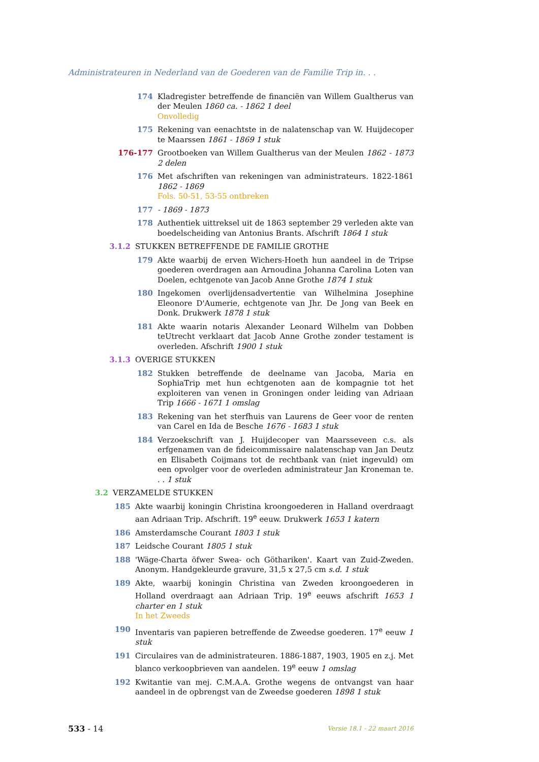Administrateuren in Nederland van de Goederen van de Familie Trip in. . .
174 Kladregister betreffende de financiën van Willem Gualtherus van der Meulen 1860 ca. - 1862 1 deel
Onvolledig
175 Rekening van eenachtste in de nalatenschap van W. Huijdecoper te Maarssen 1861 - 1869 1 stuk
176-177 Grootboeken van Willem Gualtherus van der Meulen 1862 - 1873 2 delen
176 Met afschriften van rekeningen van administrateurs. 1822-1861 1862 - 1869
Fols. 50-51, 53-55 ontbreken
177 - 1869 - 1873
178 Authentiek uittreksel uit de 1863 september 29 verleden akte van boedelscheiding van Antonius Brants. Afschrift 1864 1 stuk
3.1.2 STUKKEN BETREFFENDE DE FAMILIE GROTHE
179 Akte waarbij de erven Wichers-Hoeth hun aandeel in de Tripse goederen overdragen aan Arnoudina Johanna Carolina Loten van Doelen, echtgenote van Jacob Anne Grothe 1874 1 stuk
180 Ingekomen overlijdensadvertentie van Wilhelmina Josephine Eleonore D'Aumerie, echtgenote van Jhr. De Jong van Beek en Donk. Drukwerk 1878 1 stuk
181 Akte waarin notaris Alexander Leonard Wilhelm van Dobben teUtrecht verklaart dat Jacob Anne Grothe zonder testament is overleden. Afschrift 1900 1 stuk
3.1.3 OVERIGE STUKKEN
182 Stukken betreffende de deelname van Jacoba, Maria en SophiaTrip met hun echtgenoten aan de kompagnie tot het exploiteren van venen in Groningen onder leiding van Adriaan Trip 1666 - 1671 1 omslag
183 Rekening van het sterfhuis van Laurens de Geer voor de renten van Carel en Ida de Besche 1676 - 1683 1 stuk
184 Verzoekschrift van J. Huijdecoper van Maarsseveen c.s. als erfgenamen van de fideicommissaire nalatenschap van Jan Deutz en Elisabeth Coijmans tot de rechtbank van (niet ingevuld) om een opvolger voor de overleden administrateur Jan Kroneman te. . . 1 stuk
3.2 VERZAMELDE STUKKEN
185 Akte waarbij koningin Christina kroongoederen in Halland overdraagt aan Adriaan Trip. Afschrift. 19<sup>e</sup> eeuw. Drukwerk 1653 1 katern
186 Amsterdamsche Courant 1803 1 stuk
187 Leidsche Courant 1805 1 stuk
188 'Wäge-Charta öfwer Swea- och Göthariken'. Kaart van Zuid-Zweden. Anonym. Handgekleurde gravure, 31,5 x 27,5 cm s.d. 1 stuk
189 Akte, waarbij koningin Christina van Zweden kroongoederen in Holland overdraagt aan Adriaan Trip. 19<sup>e</sup> eeuws afschrift 1653 1 charter en 1 stuk
In het Zweeds
190 Inventaris van papieren betreffende de Zweedse goederen. 17<sup>e</sup> eeuw 1 stuk
191 Circulaires van de administrateuren. 1886-1887, 1903, 1905 en z.j. Met blanco verkoopbrieven van aandelen. 19<sup>e</sup> eeuw 1 omslag
192 Kwitantie van mej. C.M.A.A. Grothe wegens de ontvangst van haar aandeel in de opbrengst van de Zweedse goederen 1898 1 stuk
533 - 14 Versie 18.1 - 22 maart 2016